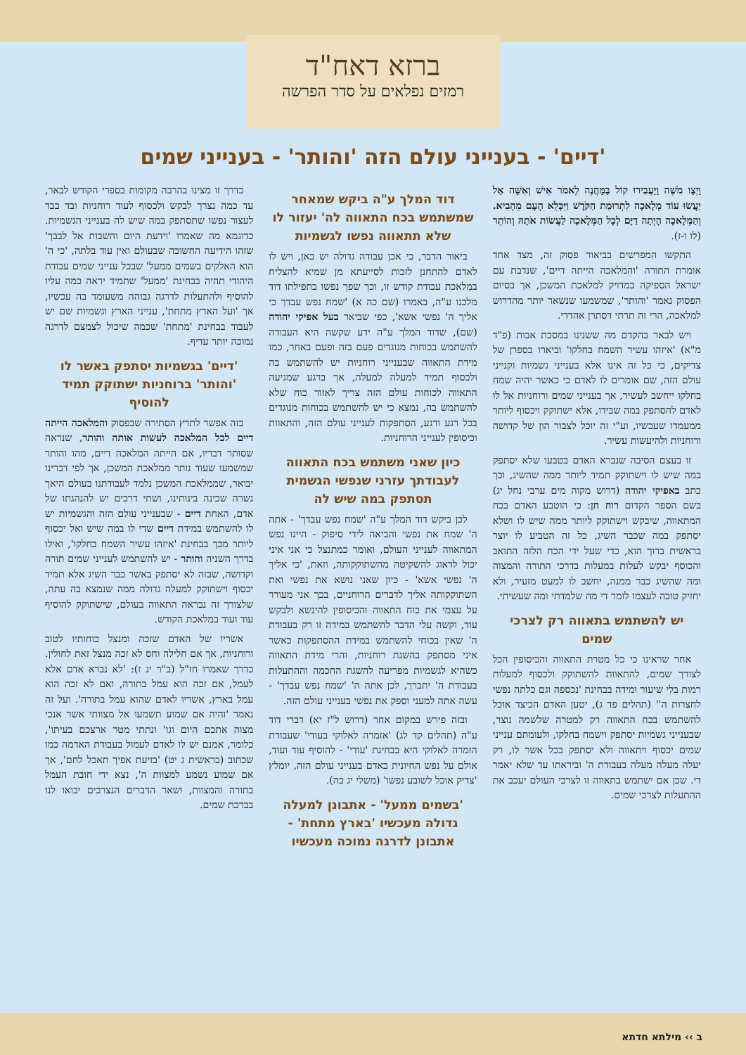ברזא דאח"ד
רמזים נפלאים על סדר הפרשה
'דיים' - בענייני עולם הזה 'והותר' - בענייני שמים
וַיְצַו מֹשֶׁה וַיַּעֲבִירוּ קוֹל בַּמַּחֲנֶה לֵאמֹר אִישׁ וְאִשָּׁה אַל יַעֲשׂוּ עוֹד מְלָאכָה לִתְרוּמַת הַקֹּדֶשׁ וַיִּכָּלֵא הָעָם מֵהָבִיא. וְהַמְּלָאכָה הָיְתָה דַיָּם לְכָל הַמְּלָאכָה לַעֲשׂוֹת אֹתָהּ וְהוֹתֵר (לו ו-ז).
התקשו המפרשים בביאור פסוק זה, מצד אחד אומרת התורה 'והמלאכה הייתה דיים', שנדבת עם ישראל הספיקה במדויק למלאכת המשכן, אך בסיום הפסוק נאמר 'והותר', שמשמעו שנשאר יותר מהדרוש למלאכה, הרי זה תרתי דסתרן אהדדי.
ויש לבאר בהקדם מה ששנינו במסכת אבות (פ"ד מ"א) 'איזהו עשיר השמח בחלקו' וביארו בספרן של צדיקים, כי כל זה אינו אלא בענייני גשמיות וקנייני עולם הזה, שם אומרים לו לאדם כי כאשר יהיה שמח בחלקו ייחשב לעשיר, אך בענייני שמים ורוחניות אל לו לאדם להסתפק במה שבידו, אלא ישתוקק ויכסוף ליותר ממעמדו שעכשיו, וע"י זה יוכל לצבור הון של קדושה ורוחניות ולהיעשות עשיר.
זו בעצם הסיבה שנברא האדם בטבעו שלא יסתפק במה שיש לו וישתוקק תמיד ליותר ממה שהשיג, וכך כתב באפיקי יהודה (דרוש מקוה מים ערבי נחל יג) בשם הספר הקדום רוח חן: כי הוטבע האדם בכח המתאווה, שיבקש וישתוקק ליותר ממה שיש לו ושלא יסתפק במה שכבר השיג, כל זה הטביע לו יוצר בראשית ברוך הוא, כדי שעל ידי הכח הלזה התואב והכוסף יבקש לעלות במעלות בדרכי התורה והמצוה ומה שהשיג כבר ממנה, יחשב לו למעט מזעיר, ולא יחזיק טובה לעצמו לומר די מה שלמדתי ומה שעשיתי.
יש להשתמש בתאווה רק לצרכי שמים
אחר שראינו כי כל מטרת התאווה והכיסופין הכל לצורך שמים, להתאוות להשתוקק ולכסוף למעלות רמות בלי שיעור ומידה בבחינת 'נכספה וגם כלתה נפשי לחצרות ה'' (תהלים פד ג), יטען האדם הכיצד אוכל להשתמש בכח התאווה רק למטרה שלשמה נוצר, שבענייני גשמיות יסתפק וישמח בחלקו, ולעומתם ענייני שמים יכסוף ויתאווה ולא יסתפק בכל אשר לו, רק יעלה מעלה מעלה בעבודת ה' וביראתו עד שלא יאמר די. שכן אם ישתמש בתאווה זו לצרכי העולם יעכב את ההתעלות לצרכי שמים.
דוד המלך ע"ה ביקש שמאחר שמשתמש בכח התאווה לה' יעזור לו שלא תתאווה נפשו לגשמיות
ביאור הדבר, כי אכן עבודה גדולה יש כאן, ויש לו לאדם להתחנן לזכות לסייעתא מן שמיא להצליח במלאכת עבודת קודש זו, וכך שפך נפשו בתפילתו דוד מלכנו ע"ה, באמרו (שם כה א) 'שמח נפש עבדך כי אליך ה' נפשי אשא', כפי שביאר בעל אפיקי יהודה (שם), שדוד המלך ע"ה ידע שקשה היא העבודה להשתמש בכוחות מנוגדים פעם בזה ופעם באחר, כמו מידת התאווה שבענייני רוחניות יש להשתמש בה ולכסוף תמיד למעלה למעלה, אך ברגע שמגיעה התאווה לכוחות עולם הזה צריך לאזור כוח שלא להשתמש בה, נמצא כי יש להשתמש בכוחות מנוגדים בכל רגע ורגע, הסתפקות לענייני עולם הזה, והתאוות וכיסופין לענייני הרוחניות.
כיון שאני משתמש בכח התאווה לעבודתך עזרני שנפשי הגשמית תסתפק במה שיש לה
לכן ביקש דוד המלך ע"ה 'שמח נפש עבדך' - אתה ה' שמח את נפשי והביאה לידי סיפוק - היינו נפש המתאווה לענייני העולם, ואומר כמתנצל כי אני איני יכול לדאוג להשקיטה מהשתוקקותה, וזאת, 'כי אליך ה' נפשי אשא' - כיון שאני נושא את נפשי ואת השתוקקותה אליך לדברים הרוחניים, בכך אני מעורר על עצמי את כוח התאווה והכיסופין להינשא ולבקש עוד, וקשה עלי הדבר להשתמש במידה זו רק בעבודת ה' שאין בכוחי להשתמש במידת ההסתפקות כאשר איני מסתפק בהשגת רוחניות, והרי מידת התאווה כשהיא לגשמיות מפריעה להשגת החכמה וההתעלות בעבודת ה' יתברך, לכן אתה ה' 'שמח נפש עבדך' - עשה אתה למעני וספק את נפשי בענייני עולם הזה.
ובזה פירש במקום אחר (דרוש ל"ז יא) דברי דוד ע"ה (תהלים קד לג) 'אזמרה לאלוקי בעודי' שעבודת הזמרה לאלוקי היא בבחינת 'עודי' - להוסיף עוד ועוד, אולם על נפש החיונית באדם בענייני עולם הזה, יומלץ 'צדיק אוכל לשובע נפשו' (משלי יג כה).
'בשמים ממעל' - אתבונן למעלה גדולה מעכשיו 'בארץ מתחת' - אתבונן לדרגה נמוכה מעכשיו
כדרך זו מצינו בהרבה מקומות בספרי הקודש לבאר, עד כמה נצרך לבקש ולכסוף לעוד רוחניות ובד בבד לעצור נפשו שתסתפק במה שיש לה בענייני הגשמיות. כדוגמא מה שאמרו 'וידעת היום והשבות אל לבבך' שזהו הידיעה החשובה שבעולם ואין עוד בלתה, 'כי ה' הוא האלקים בשמים ממעל' שבכל ענייני שמים עבודת היהודי תהיה בבחינת 'ממעל' שתמיד יראה כמה עליו להוסיף ולהתעלות לדרגה גבוהה משעומד בה עכשיו, אך 'ועל הארץ מתחת', ענייני הארץ וגשמיות שם יש לעבוד בבחינת 'מתחת' שכמה שיכול לצמצם לדרגה נמוכה יותר עדיף.
'דיים' בגשמיות יסתפק באשר לו 'והותר' ברוחניות ישתוקק תמיד להוסיף
בזה אפשר לתרץ הסתירה שבפסוק והמלאכה הייתה דיים לכל המלאכה לעשות אותה והותר, שנראה שסותר דבריו, אם הייתה המלאכה דיים, מהו והותר שמשמעו שעוד נותר ממלאכת המשכן, אך לפי דברינו יבואר, שממלאכת המשכן נלמד לעבודתנו בעולם היאך נשרה שכינה בינותינו, ושתי דרכים יש להנהגתו של אדם, האחת דיים - שבענייני עולם הזה והגשמיות יש לו להשתמש במידת דיים שדי לו במה שיש ואל יכסוף ליותר מכך בבחינת 'איזהו עשיר השמח בחלקו', ואילו בדרך השניה והותר - יש להשתמש לענייני שמים תורה וקדושה, שבזה לא יסתפק באשר כבר השיג אלא תמיד יכסוף וישתוקק למעלה גדולה ממה שנמצא בה עתה, שלצורך זה נבראה התאווה בעולם, שישתוקק להוסיף עוד ועוד במלאכת הקודש.
אשריו של האדם שזכה ומנצל כוחותיו לטוב ורוחניות, אך אם חלילה וחס לא זכה מנצל זאת לחולין. כדרך שאמרו חז"ל (ב"ר יג ז): 'לא נברא אדם אלא לעמל, אם זכה הוא עמל בתורה, ואם לא זכה הוא עמל בארץ, אשריו לאדם שהוא עמל בתורה'. ועל זה נאמר 'והיה אם שמוע תשמעו אל מצוותי אשר אנכי מצוה אתכם היום וגו' ונתתי מטר ארצכם בעיתו', כלומר, אמנם יש לו לאדם לעמול בעבודת האדמה כמו שכתוב (בראשית ג יט) 'בזיעת אפיך תאכל לחם', אך אם שמוע נשמע למצוות ה', נצא ידי חובת העמל בתורה והמצוות, ושאר הדברים הנצרכים יבואו לנו בברכת שמים.
ב ›› מילתא חדתא